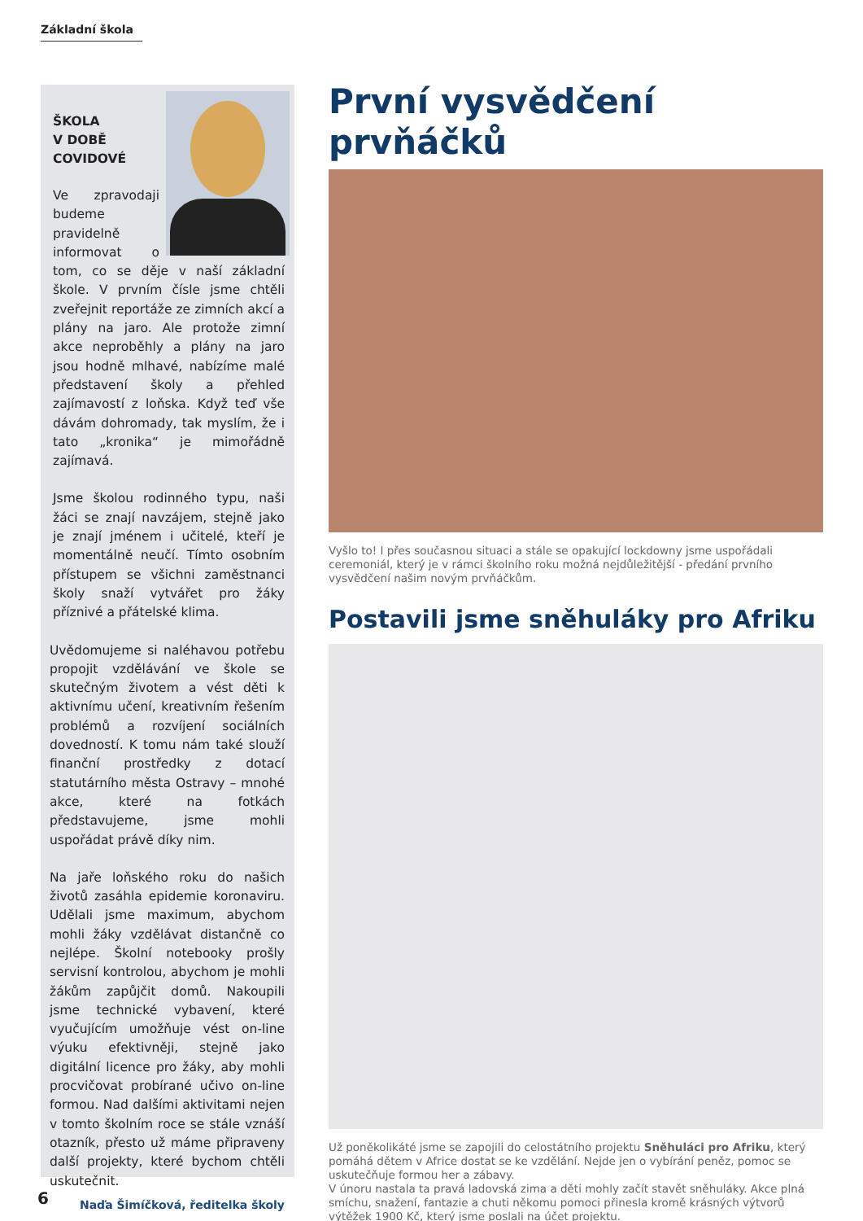Základní škola
ŠKOLA
V DOBĚ
COVIDOVÉ
Ve zpravodaji budeme pravidelně informovat o tom, co se děje v naší základní škole. V prvním čísle jsme chtěli zveřejnit reportáže ze zimních akcí a plány na jaro. Ale protože zimní akce neproběhly a plány na jaro jsou hodně mlhavé, nabízíme malé představení školy a přehled zajímavostí z loňska. Když teď vše dávám dohromady, tak myslím, že i tato „kronika“ je mimořádně zajímavá.
Jsme školou rodinného typu, naši žáci se znají navzájem, stejně jako je znají jménem i učitelé, kteří je momentálně neučí. Tímto osobním přístupem se všichni zaměstnanci školy snaží vytvářet pro žáky příznivé a přátelské klima.
Uvědomujeme si naléhavou potřebu propojit vzdělávání ve škole se skutečným životem a vést děti k aktivnímu učení, kreativním řešením problémů a rozvíjení sociálních dovedností. K tomu nám také slouží finanční prostředky z dotací statutárního města Ostravy – mnohé akce, které na fotkách představujeme, jsme mohli uspořádat právě díky nim.
Na jaře loňského roku do našich životů zasáhla epidemie koronaviru. Udělali jsme maximum, abychom mohli žáky vzdělávat distančně co nejlépe. Školní notebooky prošly servisní kontrolou, abychom je mohli žákům zapůjčit domů. Nakoupili jsme technické vybavení, které vyučujícím umožňuje vést on-line výuku efektivněji, stejně jako digitální licence pro žáky, aby mohli procvičovat probírané učivo on-line formou. Nad dalšími aktivitami nejen v tomto školním roce se stále vznáší otazník, přesto už máme připraveny další projekty, které bychom chtěli uskutečnit.
Naďa Šimíčková, ředitelka školy
První vysvědčení prvňáčků
Vyšlo to! I přes současnou situaci a stále se opakující lockdowny jsme uspořádali ceremoniál, který je v rámci školního roku možná nejdůležitější - předání prvního vysvědčení našim novým prvňáčkům.
Postavili jsme sněhuláky pro Afriku
Už poněkolikáté jsme se zapojili do celostátního projektu Sněhuláci pro Afriku, který pomáhá dětem v Africe dostat se ke vzdělání. Nejde jen o vybírání peněz, pomoc se uskutečňuje formou her a zábavy.
V únoru nastala ta pravá ladovská zima a děti mohly začít stavět sněhuláky. Akce plná smíchu, snažení, fantazie a chuti někomu pomoci přinesla kromě krásných výtvorů výtěžek 1900 Kč, který jsme poslali na účet projektu.
6